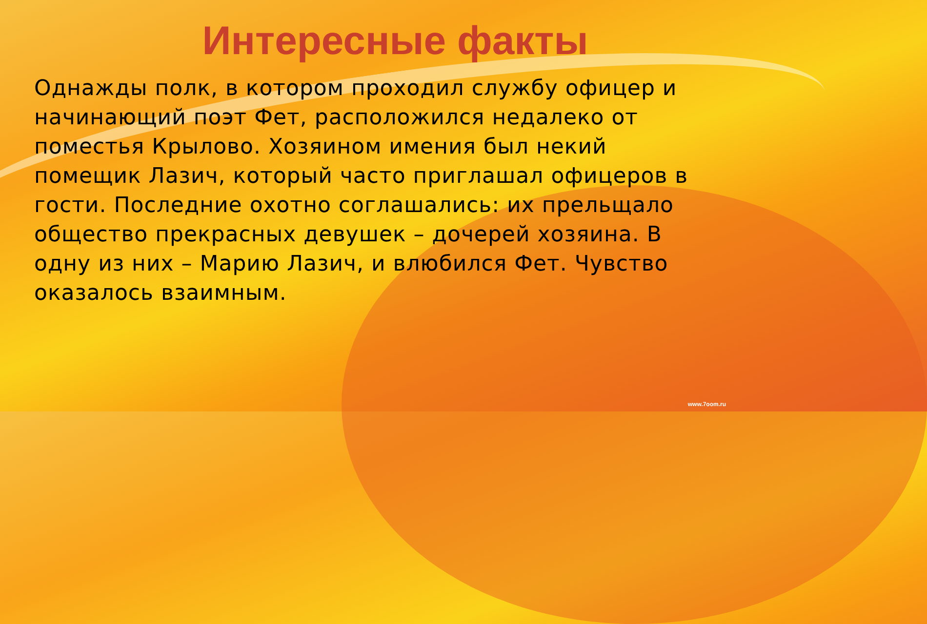Интересные факты
Однажды полк, в котором проходил службу офицер и начинающий поэт Фет, расположился недалеко от поместья Крылово. Хозяином имения был некий помещик Лазич, который часто приглашал офицеров в гости. Последние охотно соглашались: их прельщало общество прекрасных девушек – дочерей хозяина. В одну из них – Марию Лазич, и влюбился Фет. Чувство оказалось взаимным.
www.7oom.ru